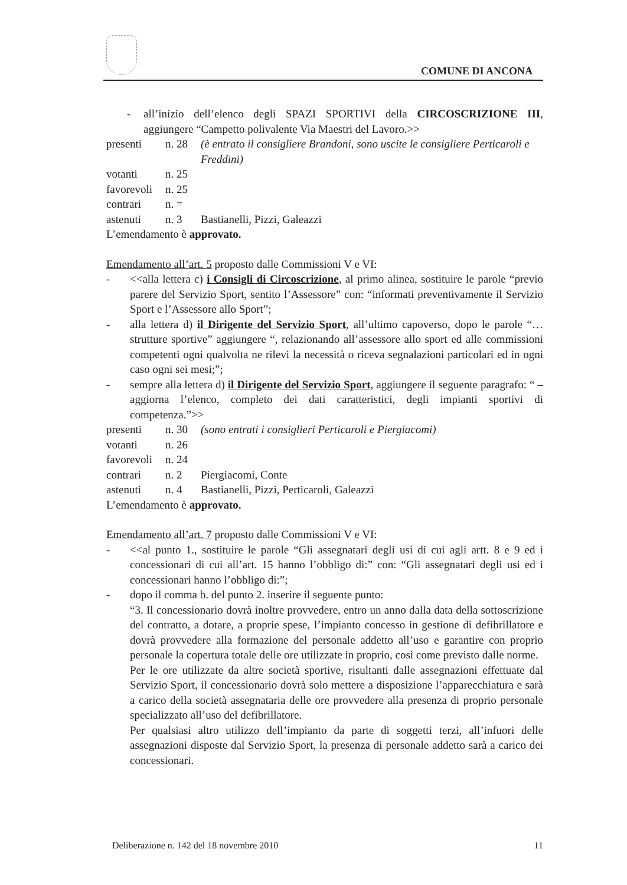COMUNE DI ANCONA
- all’inizio dell’elenco degli SPAZI SPORTIVI della CIRCOSCRIZIONE III, aggiungere “Campetto polivalente Via Maestri del Lavoro.>>
| presenti | n. 28 | (è entrato il consigliere Brandoni, sono uscite le consigliere Perticaroli e Freddini) |
| votanti | n. 25 | |
| favorevoli | n. 25 | |
| contrari | n. = | |
| astenuti | n. 3 | Bastianelli, Pizzi, Galeazzi |
L’emendamento è approvato.
Emendamento all’art. 5 proposto dalle Commissioni V e VI:
- <<alla lettera c) i Consigli di Circoscrizione, al primo alinea, sostituire le parole “previo parere del Servizio Sport, sentito l’Assessore” con: “informati preventivamente il Servizio Sport e l’Assessore allo Sport”;
- alla lettera d) il Dirigente del Servizio Sport, all’ultimo capoverso, dopo le parole “…strutture sportive” aggiungere “, relazionando all’assessore allo sport ed alle commissioni competenti ogni qualvolta ne rilevi la necessità o riceva segnalazioni particolari ed in ogni caso ogni sei mesi;”;
- sempre alla lettera d) il Dirigente del Servizio Sport, aggiungere il seguente paragrafo: “ – aggiorna l’elenco, completo dei dati caratteristici, degli impianti sportivi di competenza.”>>
| presenti | n. 30 | (sono entrati i consiglieri Perticaroli e Piergiacomi) |
| votanti | n. 26 | |
| favorevoli | n. 24 | |
| contrari | n. 2 | Piergiacomi, Conte |
| astenuti | n. 4 | Bastianelli, Pizzi, Perticaroli, Galeazzi |
L’emendamento è approvato.
Emendamento all’art. 7 proposto dalle Commissioni V e VI:
- <<al punto 1., sostituire le parole “Gli assegnatari degli usi di cui agli artt. 8 e 9 ed i concessionari di cui all’art. 15 hanno l’obbligo di:” con: “Gli assegnatari degli usi ed i concessionari hanno l’obbligo di:”;
- dopo il comma b. del punto 2. inserire il seguente punto:
“3. Il concessionario dovrà inoltre provvedere, entro un anno dalla data della sottoscrizione del contratto, a dotare, a proprie spese, l’impianto concesso in gestione di defibrillatore e dovrà provvedere alla formazione del personale addetto all’uso e garantire con proprio personale la copertura totale delle ore utilizzate in proprio, così come previsto dalle norme.
Per le ore utilizzate da altre società sportive, risultanti dalle assegnazioni effettuate dal Servizio Sport, il concessionario dovrà solo mettere a disposizione l’apparecchiatura e sarà a carico della società assegnataria delle ore provvedere alla presenza di proprio personale specializzato all’uso del defibrillatore.
Per qualsiasi altro utilizzo dell’impianto da parte di soggetti terzi, all’infuori delle assegnazioni disposte dal Servizio Sport, la presenza di personale addetto sarà a carico dei concessionari.
Deliberazione n. 142 del 18 novembre 2010 11